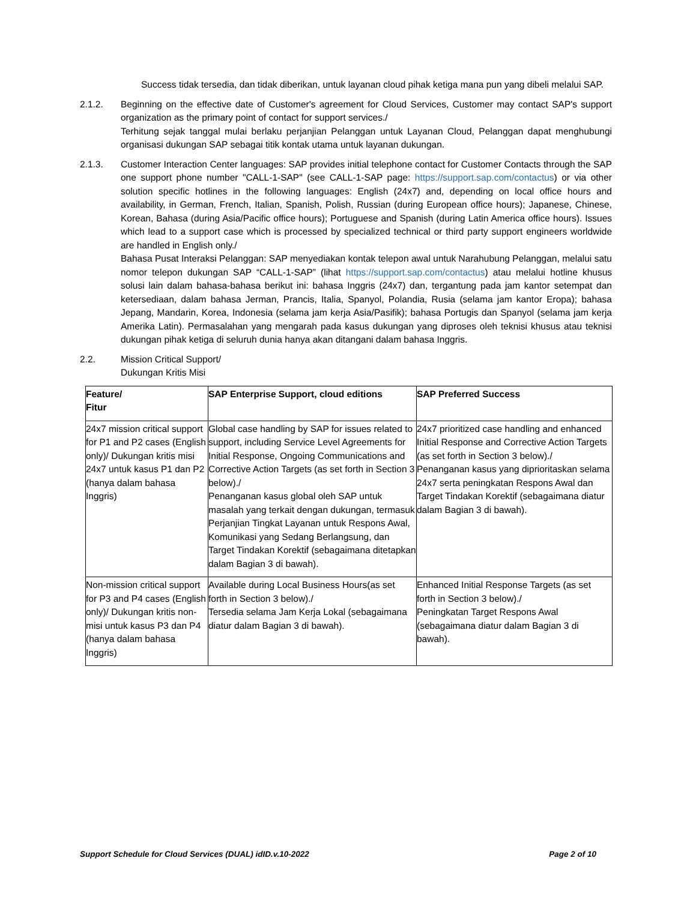Success tidak tersedia, dan tidak diberikan, untuk layanan cloud pihak ketiga mana pun yang dibeli melalui SAP.
2.1.2. Beginning on the effective date of Customer's agreement for Cloud Services, Customer may contact SAP's support organization as the primary point of contact for support services./
Terhitung sejak tanggal mulai berlaku perjanjian Pelanggan untuk Layanan Cloud, Pelanggan dapat menghubungi organisasi dukungan SAP sebagai titik kontak utama untuk layanan dukungan.
2.1.3. Customer Interaction Center languages: SAP provides initial telephone contact for Customer Contacts through the SAP one support phone number "CALL-1-SAP" (see CALL-1-SAP page: https://support.sap.com/contactus) or via other solution specific hotlines in the following languages: English (24x7) and, depending on local office hours and availability, in German, French, Italian, Spanish, Polish, Russian (during European office hours); Japanese, Chinese, Korean, Bahasa (during Asia/Pacific office hours); Portuguese and Spanish (during Latin America office hours). Issues which lead to a support case which is processed by specialized technical or third party support engineers worldwide are handled in English only./
Bahasa Pusat Interaksi Pelanggan: SAP menyediakan kontak telepon awal untuk Narahubung Pelanggan, melalui satu nomor telepon dukungan SAP “CALL-1-SAP” (lihat https://support.sap.com/contactus) atau melalui hotline khusus solusi lain dalam bahasa-bahasa berikut ini: bahasa Inggris (24x7) dan, tergantung pada jam kantor setempat dan ketersediaan, dalam bahasa Jerman, Prancis, Italia, Spanyol, Polandia, Rusia (selama jam kantor Eropa); bahasa Jepang, Mandarin, Korea, Indonesia (selama jam kerja Asia/Pasifik); bahasa Portugis dan Spanyol (selama jam kerja Amerika Latin). Permasalahan yang mengarah pada kasus dukungan yang diproses oleh teknisi khusus atau teknisi dukungan pihak ketiga di seluruh dunia hanya akan ditangani dalam bahasa Inggris.
2.2. Mission Critical Support/
Dukungan Kritis Misi
| Feature/ Fitur | SAP Enterprise Support, cloud editions | SAP Preferred Success |
| --- | --- | --- |
| 24x7 mission critical support for P1 and P2 cases (English only)/ Dukungan kritis misi 24x7 untuk kasus P1 dan P2 (hanya dalam bahasa Inggris) | Global case handling by SAP for issues related to support, including Service Level Agreements for Initial Response, Ongoing Communications and Corrective Action Targets (as set forth in Section 3 below)./ Penanganan kasus global oleh SAP untuk masalah yang terkait dengan dukungan, termasuk Perjanjian Tingkat Layanan untuk Respons Awal, Komunikasi yang Sedang Berlangsung, dan Target Tindakan Korektif (sebagaimana ditetapkan dalam Bagian 3 di bawah). | 24x7 prioritized case handling and enhanced Initial Response and Corrective Action Targets (as set forth in Section 3 below)./ Penanganan kasus yang diprioritaskan selama 24x7 serta peningkatan Respons Awal dan Target Tindakan Korektif (sebagaimana diatur dalam Bagian 3 di bawah). |
| Non-mission critical support for P3 and P4 cases (English only)/ Dukungan kritis non-misi untuk kasus P3 dan P4 (hanya dalam bahasa Inggris) | Available during Local Business Hours(as set forth in Section 3 below)./ Tersedia selama Jam Kerja Lokal (sebagaimana diatur dalam Bagian 3 di bawah). | Enhanced Initial Response Targets (as set forth in Section 3 below)./ Peningkatan Target Respons Awal (sebagaimana diatur dalam Bagian 3 di bawah). |
Support Schedule for Cloud Services (DUAL) idID.v.10-2022 Page 2 of 10